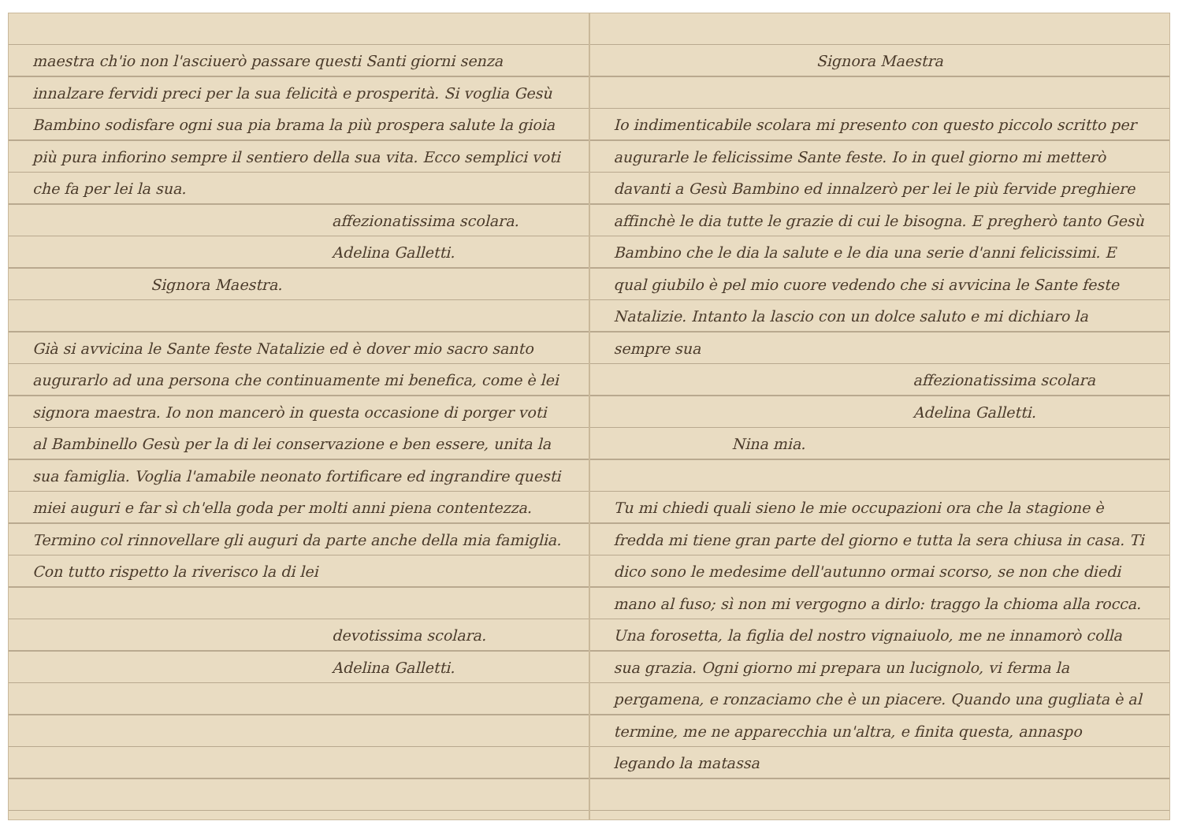maestra ch'io non l'asciuerò passare questi Santi giorni senza innalzare fervidi preci per la sua felicità e prosperità. Si voglia Gesù Bambino sodisfare ogni sua pia brama la più prospera salute la gioia più pura infiorino sempre il sentiero della sua vita. Ecco semplici voti che fa per lei la sua.
affezionatissima scolara.
Adelina Galletti.
Signora Maestra.
Già si avvicina le Sante feste Natalizie ed è dover mio sacro santo augurarlo ad una persona che continuamente mi benefica, come è lei signora maestra. Io non mancerò in questa occasione di porger voti al Bambinello Gesù per la di lei conservazione e ben essere, unita la sua famiglia. Voglia l'amabile neonato fortificare ed ingrandire questi miei auguri e far sì ch'ella goda per molti anni piena contentezza. Termino col rinnovellare gli auguri da parte anche della mia famiglia. Con tutto rispetto la riverisco la di lei
devotissima scolara.
Adelina Galletti.
Signora Maestra
Io indimenticabile scolara mi presento con questo piccolo scritto per augurarle le felicissime Sante feste. Io in quel giorno mi metterò davanti a Gesù Bambino ed innalzerò per lei le più fervide preghiere affinchè le dia tutte le grazie di cui le bisogna. E pregherò tanto Gesù Bambino che le dia la salute e le dia una serie d'anni felicissimi. E qual giubilo è pel mio cuore vedendo che si avvicina le Sante feste Natalizie. Intanto la lascio con un dolce saluto e mi dichiaro la sempre sua
affezionatissima scolara
Adelina Galletti.
Nina mia.
Tu mi chiedi quali sieno le mie occupazioni ora che la stagione è fredda mi tiene gran parte del giorno e tutta la sera chiusa in casa. Ti dico sono le medesime dell'autunno ormai scorso, se non che diedi mano al fuso; sì non mi vergogno a dirlo: traggo la chioma alla rocca. Una forosetta, la figlia del nostro vignaiuolo, me ne innamorò colla sua grazia. Ogni giorno mi prepara un lucignolo, vi ferma la pergamena, e ronzaciamo che è un piacere. Quando una gugliata è al termine, me ne apparecchia un'altra, e finita questa, annaspo legando la matassa